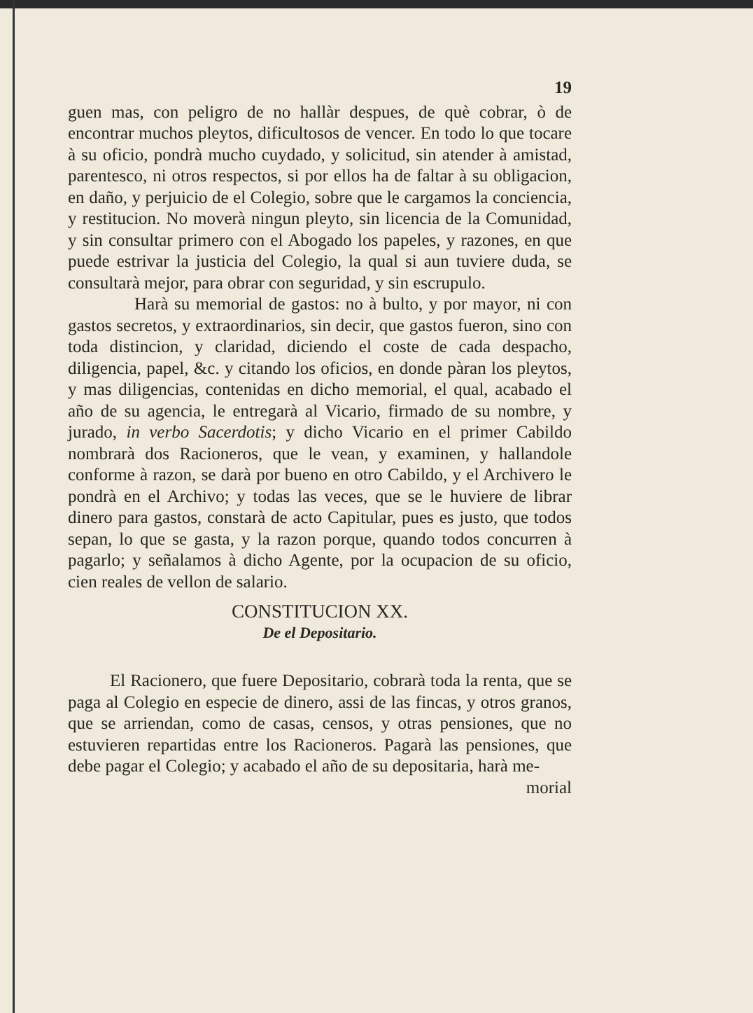19
guen mas, con peligro de no hallàr despues, de què cobrar, ò de encontrar muchos pleytos, dificultosos de vencer. En todo lo que tocare à su oficio, pondrà mucho cuydado, y solicitud, sin atender à amistad, parentesco, ni otros respectos, si por ellos ha de faltar à su obligacion, en daño, y perjuicio de el Colegio, sobre que le cargamos la conciencia, y restitucion. No moverà ningun pleyto, sin licencia de la Comunidad, y sin consultar primero con el Abogado los papeles, y razones, en que puede estrivar la justicia del Colegio, la qual si aun tuviere duda, se consultarà mejor, para obrar con seguridad, y sin escrupulo.
Harà su memorial de gastos: no à bulto, y por mayor, ni con gastos secretos, y extraordinarios, sin decir, que gastos fueron, sino con toda distincion, y claridad, diciendo el coste de cada despacho, diligencia, papel, &c. y citando los oficios, en donde pàran los pleytos, y mas diligencias, contenidas en dicho memorial, el qual, acabado el año de su agencia, le entregarà al Vicario, firmado de su nombre, y jurado, in verbo Sacerdotis; y dicho Vicario en el primer Cabildo nombrarà dos Racioneros, que le vean, y examinen, y hallandole conforme à razon, se darà por bueno en otro Cabildo, y el Archivero le pondrà en el Archivo; y todas las veces, que se le huviere de librar dinero para gastos, constarà de acto Capitular, pues es justo, que todos sepan, lo que se gasta, y la razon porque, quando todos concurren à pagarlo; y señalamos à dicho Agente, por la ocupacion de su oficio, cien reales de vellon de salario.
CONSTITUCION XX.
De el Depositario.
El Racionero, que fuere Depositario, cobrarà toda la renta, que se paga al Colegio en especie de dinero, assi de las fincas, y otros granos, que se arriendan, como de casas, censos, y otras pensiones, que no estuvieren repartidas entre los Racioneros. Pagarà las pensiones, que debe pagar el Colegio; y acabado el año de su depositaria, harà me-
morial